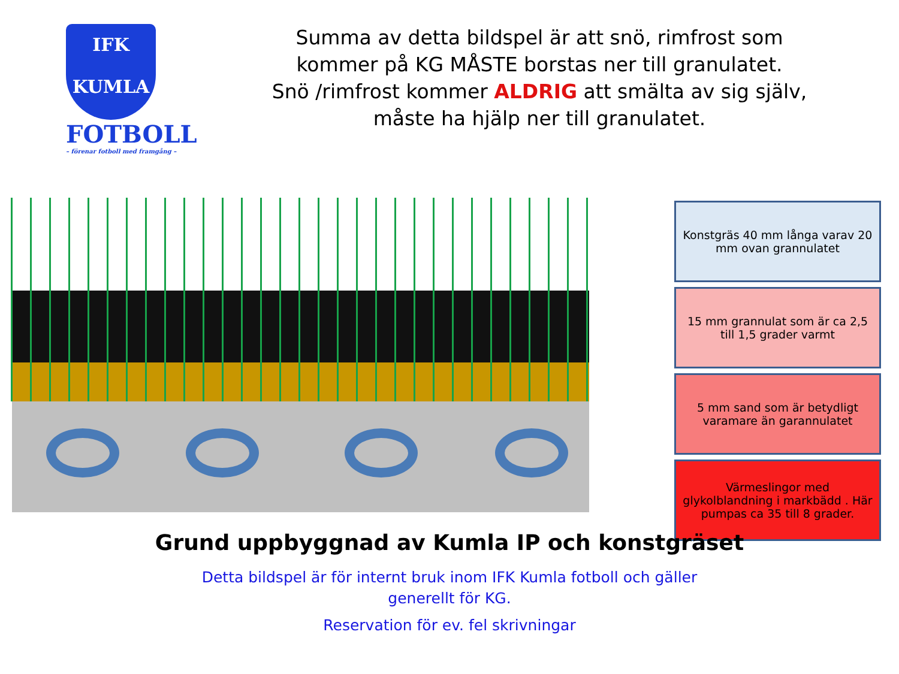IFK
KUMLA
FOTBOLL
– förenar fotboll med framgång –
Summa av detta bildspel är att snö, rimfrost som
kommer på KG MÅSTE borstas ner till granulatet.
Snö /rimfrost kommer ALDRIG att smälta av sig själv,
måste ha hjälp ner till granulatet.
Konstgräs 40 mm långa varav 20 mm ovan grannulatet
15 mm grannulat som är ca 2,5 till 1,5 grader varmt
5 mm sand som är betydligt varamare än garannulatet
Värmeslingor med glykolblandning i markbädd . Här pumpas ca 35 till 8 grader.
Grund uppbyggnad av Kumla IP och konstgräset
Detta bildspel är för internt bruk inom IFK Kumla fotboll och gäller
generellt för KG.
Reservation för ev. fel skrivningar